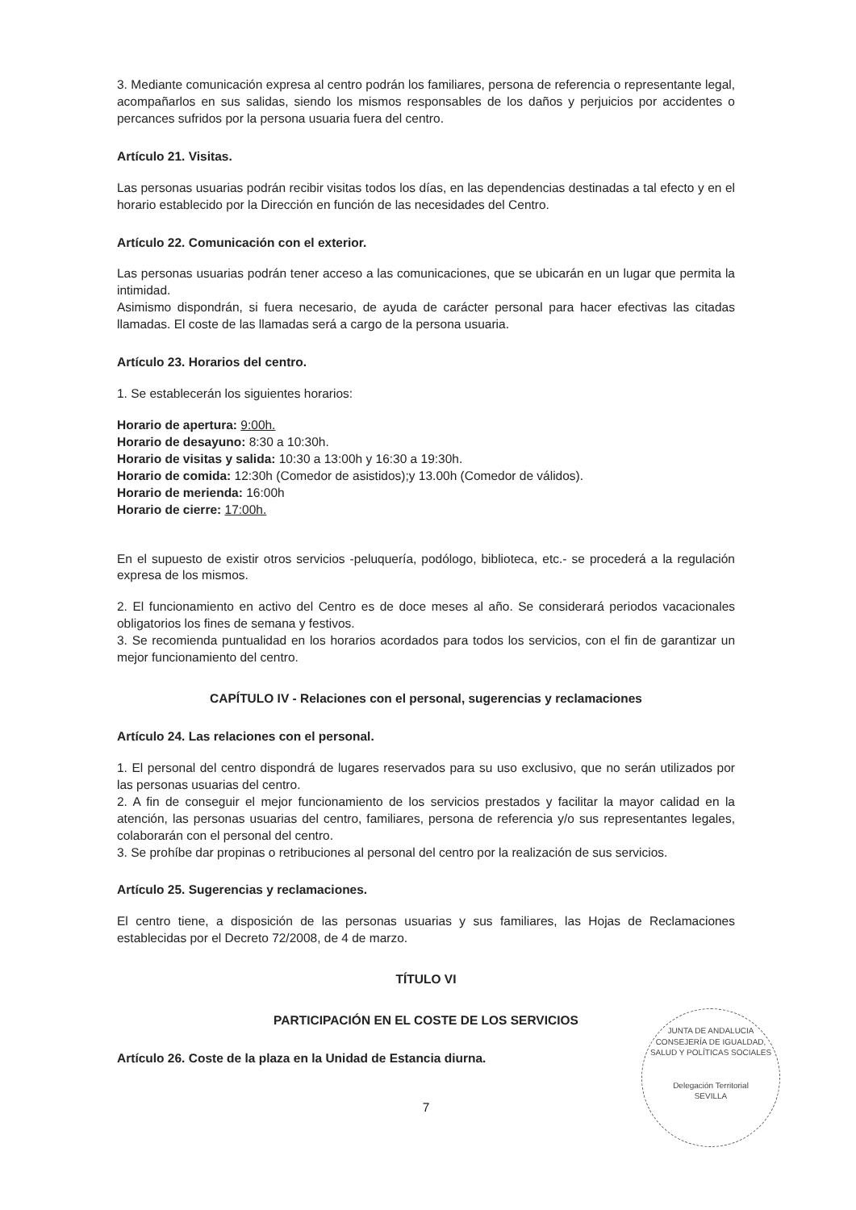3. Mediante comunicación expresa al centro podrán los familiares, persona de referencia o representante legal, acompañarlos en sus salidas, siendo los mismos responsables de los daños y perjuicios por accidentes o percances sufridos por la persona usuaria fuera del centro.
Artículo 21. Visitas.
Las personas usuarias podrán recibir visitas todos los días, en las dependencias destinadas a tal efecto y en el horario establecido por la Dirección en función de las necesidades del Centro.
Artículo 22. Comunicación con el exterior.
Las personas usuarias podrán tener acceso a las comunicaciones, que se ubicarán en un lugar que permita la intimidad.
Asimismo dispondrán, si fuera necesario, de ayuda de carácter personal para hacer efectivas las citadas llamadas. El coste de las llamadas será a cargo de la persona usuaria.
Artículo 23. Horarios del centro.
1. Se establecerán los siguientes horarios:
Horario de apertura: 9:00h.
Horario de desayuno: 8:30 a 10:30h.
Horario de visitas y salida: 10:30 a 13:00h y 16:30 a 19:30h.
Horario de comida: 12:30h (Comedor de asistidos);y 13.00h (Comedor de válidos).
Horario de merienda: 16:00h
Horario de cierre: 17:00h.
En el supuesto de existir otros servicios -peluquería, podólogo, biblioteca, etc.- se procederá a la regulación expresa de los mismos.
2. El funcionamiento en activo del Centro es de doce meses al año. Se considerará periodos vacacionales obligatorios los fines de semana y festivos.
3. Se recomienda puntualidad en los horarios acordados para todos los servicios, con el fin de garantizar un mejor funcionamiento del centro.
CAPÍTULO IV - Relaciones con el personal, sugerencias y reclamaciones
Artículo 24. Las relaciones con el personal.
1. El personal del centro dispondrá de lugares reservados para su uso exclusivo, que no serán utilizados por las personas usuarias del centro.
2. A fin de conseguir el mejor funcionamiento de los servicios prestados y facilitar la mayor calidad en la atención, las personas usuarias del centro, familiares, persona de referencia y/o sus representantes legales, colaborarán con el personal del centro.
3. Se prohíbe dar propinas o retribuciones al personal del centro por la realización de sus servicios.
Artículo 25. Sugerencias y reclamaciones.
El centro tiene, a disposición de las personas usuarias y sus familiares, las Hojas de Reclamaciones establecidas por el Decreto 72/2008, de 4 de marzo.
TÍTULO VI
PARTICIPACIÓN EN EL COSTE DE LOS SERVICIOS
Artículo 26. Coste de la plaza en la Unidad de Estancia diurna.
7
JUNTA DE ANDALUCIA
CONSEJERÍA DE IGUALDAD, SALUD Y POLÍTICAS SOCIALES
Delegación Territorial
SEVILLA